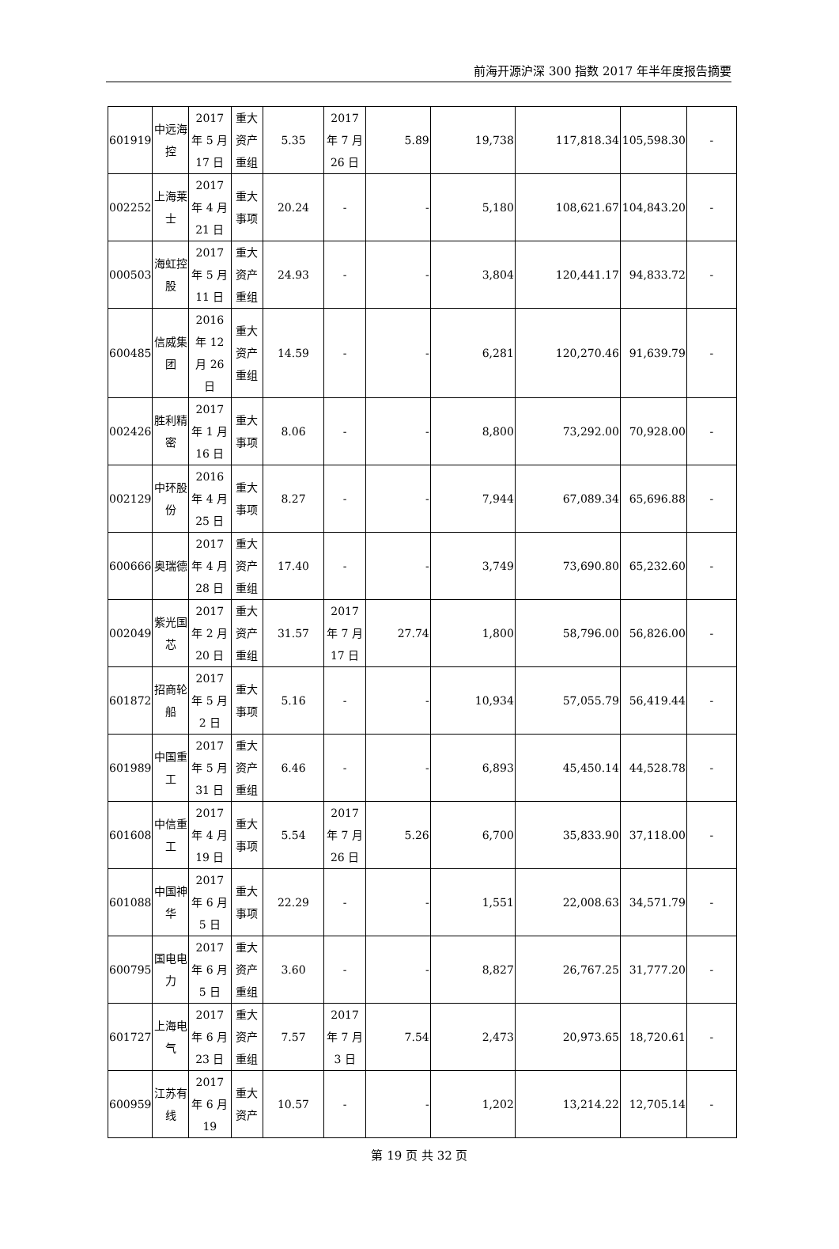前海开源沪深 300 指数 2017 年半年度报告摘要
| 601919 | 中远海控 | 2017 年 5 月 17 日 | 重大资产重组 | 5.35 | 2017 年 7 月 26 日 | 5.89 | 19,738 | 117,818.34 | 105,598.30 | - |
| 002252 | 上海莱士 | 2017 年 4 月 21 日 | 重大事项 | 20.24 | - | - | 5,180 | 108,621.67 | 104,843.20 | - |
| 000503 | 海虹控股 | 2017 年 5 月 11 日 | 重大资产重组 | 24.93 | - | - | 3,804 | 120,441.17 | 94,833.72 | - |
| 600485 | 信威集团 | 2016 年 12 月 26 日 | 重大资产重组 | 14.59 | - | - | 6,281 | 120,270.46 | 91,639.79 | - |
| 002426 | 胜利精密 | 2017 年 1 月 16 日 | 重大事项 | 8.06 | - | - | 8,800 | 73,292.00 | 70,928.00 | - |
| 002129 | 中环股份 | 2016 年 4 月 25 日 | 重大事项 | 8.27 | - | - | 7,944 | 67,089.34 | 65,696.88 | - |
| 600666 | 奥瑞德 | 2017 年 4 月 28 日 | 重大资产重组 | 17.40 | - | - | 3,749 | 73,690.80 | 65,232.60 | - |
| 002049 | 紫光国芯 | 2017 年 2 月 20 日 | 重大资产重组 | 31.57 | 2017 年 7 月 17 日 | 27.74 | 1,800 | 58,796.00 | 56,826.00 | - |
| 601872 | 招商轮船 | 2017 年 5 月 2 日 | 重大事项 | 5.16 | - | - | 10,934 | 57,055.79 | 56,419.44 | - |
| 601989 | 中国重工 | 2017 年 5 月 31 日 | 重大资产重组 | 6.46 | - | - | 6,893 | 45,450.14 | 44,528.78 | - |
| 601608 | 中信重工 | 2017 年 4 月 19 日 | 重大事项 | 5.54 | 2017 年 7 月 26 日 | 5.26 | 6,700 | 35,833.90 | 37,118.00 | - |
| 601088 | 中国神华 | 2017 年 6 月 5 日 | 重大事项 | 22.29 | - | - | 1,551 | 22,008.63 | 34,571.79 | - |
| 600795 | 国电电力 | 2017 年 6 月 5 日 | 重大资产重组 | 3.60 | - | - | 8,827 | 26,767.25 | 31,777.20 | - |
| 601727 | 上海电气 | 2017 年 6 月 23 日 | 重大资产重组 | 7.57 | 2017 年 7 月 3 日 | 7.54 | 2,473 | 20,973.65 | 18,720.61 | - |
| 600959 | 江苏有线 | 2017 年 6 月 19 | 重大资产 | 10.57 | - | - | 1,202 | 13,214.22 | 12,705.14 | - |
第 19 页 共 32 页